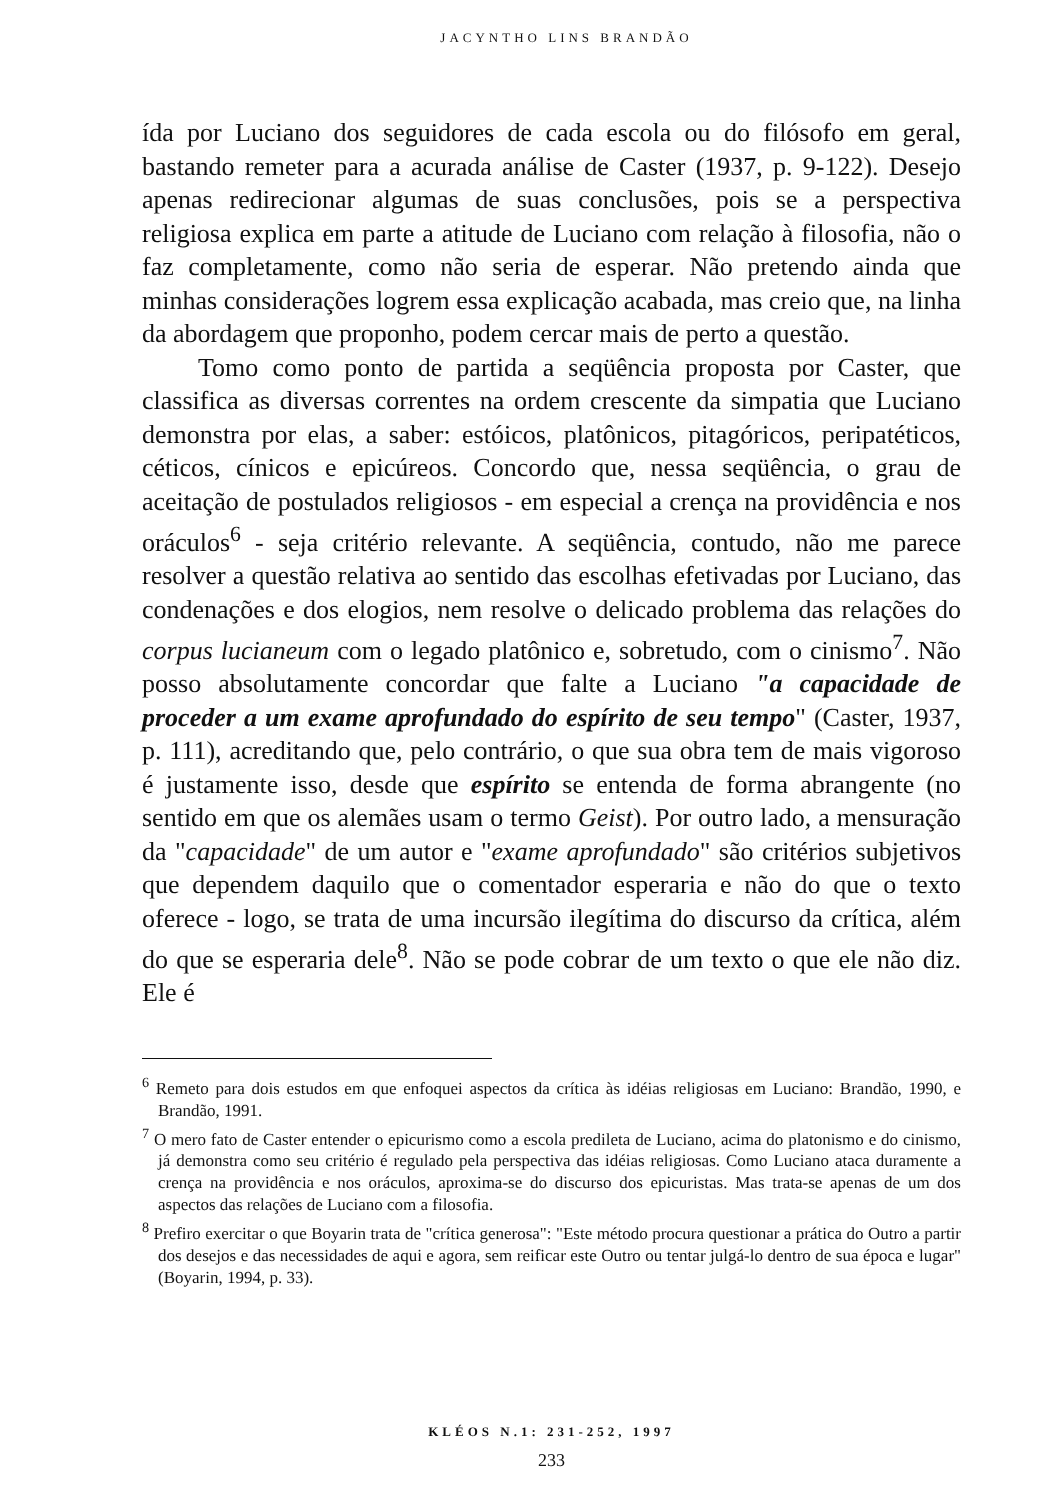JACYNTHO LINS BRANDÃO
ída por Luciano dos seguidores de cada escola ou do filósofo em geral, bastando remeter para a acurada análise de Caster (1937, p. 9-122). Desejo apenas redirecionar algumas de suas conclusões, pois se a perspectiva religiosa explica em parte a atitude de Luciano com relação à filosofia, não o faz completamente, como não seria de esperar. Não pretendo ainda que minhas considerações logrem essa explicação acabada, mas creio que, na linha da abordagem que proponho, podem cercar mais de perto a questão.
Tomo como ponto de partida a seqüência proposta por Caster, que classifica as diversas correntes na ordem crescente da simpatia que Luciano demonstra por elas, a saber: estóicos, platônicos, pitagóricos, peripatéticos, céticos, cínicos e epicúreos. Concordo que, nessa seqüência, o grau de aceitação de postulados religiosos - em especial a crença na providência e nos oráculos<sup>6</sup> - seja critério relevante. A seqüência, contudo, não me parece resolver a questão relativa ao sentido das escolhas efetivadas por Luciano, das condenações e dos elogios, nem resolve o delicado problema das relações do corpus lucianeum com o legado platônico e, sobretudo, com o cinismo<sup>7</sup>. Não posso absolutamente concordar que falte a Luciano "a capacidade de proceder a um exame aprofundado do espírito de seu tempo" (Caster, 1937, p. 111), acreditando que, pelo contrário, o que sua obra tem de mais vigoroso é justamente isso, desde que espírito se entenda de forma abrangente (no sentido em que os alemães usam o termo Geist). Por outro lado, a mensuração da "capacidade" de um autor e "exame aprofundado" são critérios subjetivos que dependem daquilo que o comentador esperaria e não do que o texto oferece - logo, se trata de uma incursão ilegítima do discurso da crítica, além do que se esperaria dele<sup>8</sup>. Não se pode cobrar de um texto o que ele não diz. Ele é
<sup>6</sup> Remeto para dois estudos em que enfoquei aspectos da crítica às idéias religiosas em Luciano: Brandão, 1990, e Brandão, 1991.
<sup>7</sup> O mero fato de Caster entender o epicurismo como a escola predileta de Luciano, acima do platonismo e do cinismo, já demonstra como seu critério é regulado pela perspectiva das idéias religiosas. Como Luciano ataca duramente a crença na providência e nos oráculos, aproxima-se do discurso dos epicuristas. Mas trata-se apenas de um dos aspectos das relações de Luciano com a filosofia.
<sup>8</sup> Prefiro exercitar o que Boyarin trata de "crítica generosa": "Este método procura questionar a prática do Outro a partir dos desejos e das necessidades de aqui e agora, sem reificar este Outro ou tentar julgá-lo dentro de sua época e lugar" (Boyarin, 1994, p. 33).
KLÉOS N.1: 231-252, 1997
233